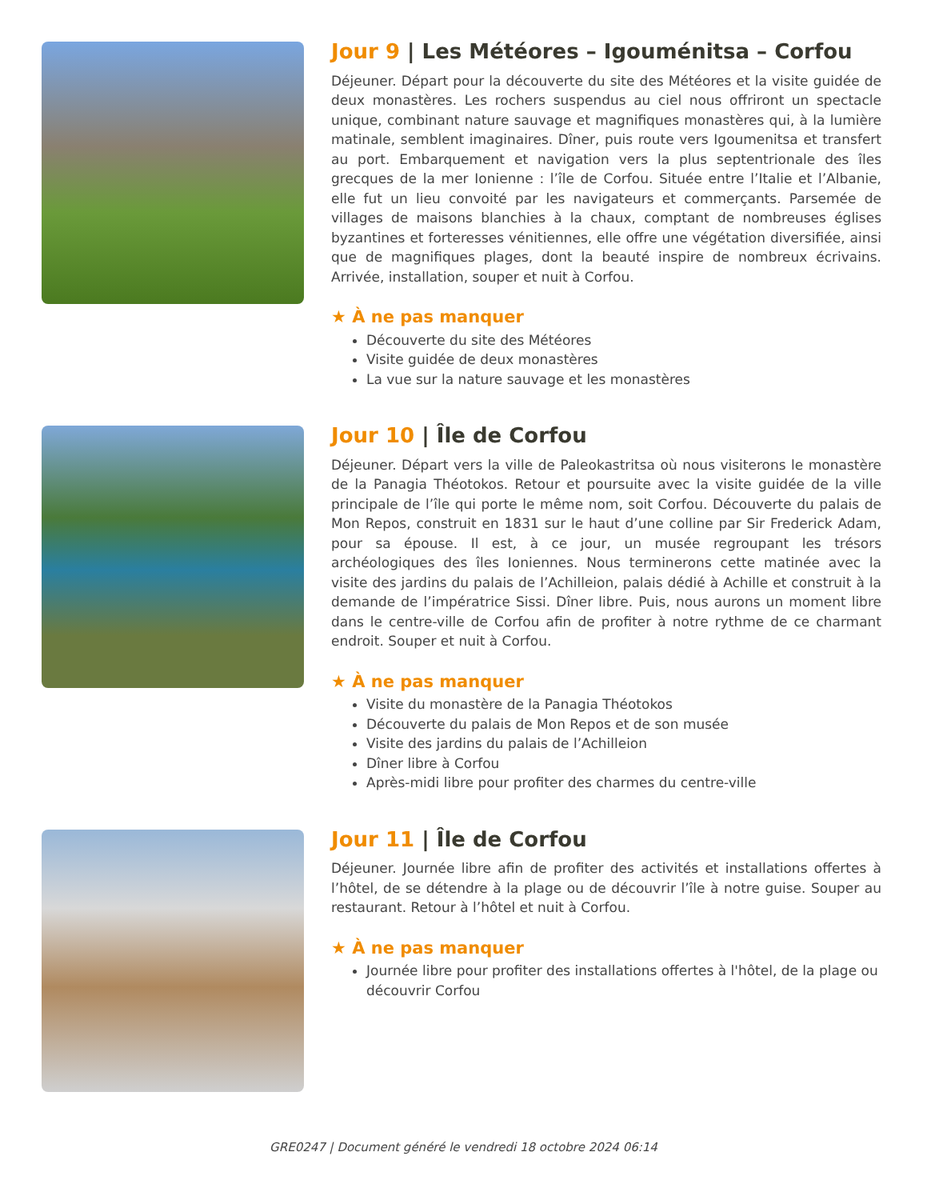Jour 9 | Les Météores – Igouménitsa – Corfou
Déjeuner. Départ pour la découverte du site des Météores et la visite guidée de deux monastères. Les rochers suspendus au ciel nous offriront un spectacle unique, combinant nature sauvage et magnifiques monastères qui, à la lumière matinale, semblent imaginaires. Dîner, puis route vers Igoumenitsa et transfert au port. Embarquement et navigation vers la plus septentrionale des îles grecques de la mer Ionienne : l’île de Corfou. Située entre l’Italie et l’Albanie, elle fut un lieu convoité par les navigateurs et commerçants. Parsemée de villages de maisons blanchies à la chaux, comptant de nombreuses églises byzantines et forteresses vénitiennes, elle offre une végétation diversifiée, ainsi que de magnifiques plages, dont la beauté inspire de nombreux écrivains. Arrivée, installation, souper et nuit à Corfou.
★ À ne pas manquer
Découverte du site des Météores
Visite guidée de deux monastères
La vue sur la nature sauvage et les monastères
Jour 10 | Île de Corfou
Déjeuner. Départ vers la ville de Paleokastritsa où nous visiterons le monastère de la Panagia Théotokos. Retour et poursuite avec la visite guidée de la ville principale de l’île qui porte le même nom, soit Corfou. Découverte du palais de Mon Repos, construit en 1831 sur le haut d’une colline par Sir Frederick Adam, pour sa épouse. Il est, à ce jour, un musée regroupant les trésors archéologiques des îles Ioniennes. Nous terminerons cette matinée avec la visite des jardins du palais de l’Achilleion, palais dédié à Achille et construit à la demande de l’impératrice Sissi. Dîner libre. Puis, nous aurons un moment libre dans le centre-ville de Corfou afin de profiter à notre rythme de ce charmant endroit. Souper et nuit à Corfou.
★ À ne pas manquer
Visite du monastère de la Panagia Théotokos
Découverte du palais de Mon Repos et de son musée
Visite des jardins du palais de l’Achilleion
Dîner libre à Corfou
Après-midi libre pour profiter des charmes du centre-ville
Jour 11 | Île de Corfou
Déjeuner. Journée libre afin de profiter des activités et installations offertes à l’hôtel, de se détendre à la plage ou de découvrir l’île à notre guise. Souper au restaurant. Retour à l’hôtel et nuit à Corfou.
★ À ne pas manquer
Journée libre pour profiter des installations offertes à l'hôtel, de la plage ou découvrir Corfou
GRE0247 | Document généré le vendredi 18 octobre 2024 06:14